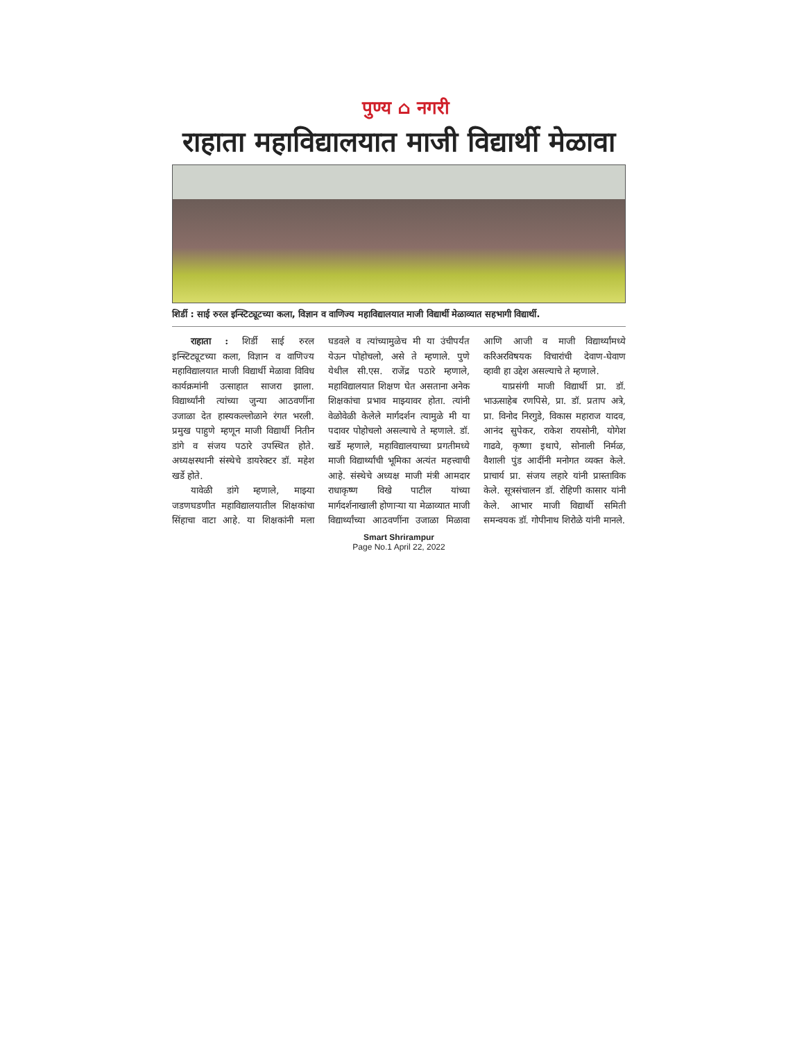पुण्य ⌂ नगरी
राहाता महाविद्यालयात माजी विद्यार्थी मेळावा
शिर्डी : साई रुरल इन्स्टिट्यूटच्या कला, विज्ञान व वाणिज्य महाविद्यालयात माजी विद्यार्थी मेळाव्यात सहभागी विद्यार्थी.
राहाता : शिर्डी साई रुरल इन्स्टिट्यूटच्या कला, विज्ञान व वाणिज्य महाविद्यालयात माजी विद्यार्थी मेळावा विविध कार्यक्रमांनी उत्साहात साजरा झाला. विद्यार्थ्यांनी त्यांच्या जुन्या आठवणींना उजाळा देत हास्यकल्लोळाने रंगत भरली. प्रमुख पाहुणे म्हणून माजी विद्यार्थी नितीन डांगे व संजय पठारे उपस्थित होते. अध्यक्षस्थानी संस्थेचे डायरेक्टर डॉ. महेश खर्डे होते.
यावेळी डांगे म्हणाले, माझ्या जडणघडणीत महाविद्यालयातील शिक्षकांचा सिंहाचा वाटा आहे. या शिक्षकांनी मला घडवले व त्यांच्यामुळेच मी या उंचीपर्यंत येऊन पोहोचलो, असे ते म्हणाले. पुणे येथील सी.एस. राजेंद्र पठारे म्हणाले, महाविद्यालयात शिक्षण घेत असताना अनेक शिक्षकांचा प्रभाव माझ्यावर होता. त्यांनी वेळोवेळी केलेले मार्गदर्शन त्यामुळे मी या पदावर पोहोचलो असल्याचे ते म्हणाले. डॉ. खर्डे म्हणाले, महाविद्यालयाच्या प्रगतीमध्ये माजी विद्यार्थ्यांची भूमिका अत्यंत महत्त्वाची आहे. संस्थेचे अध्यक्ष माजी मंत्री आमदार राधाकृष्ण विखे पाटील यांच्या मार्गदर्शनाखाली होणाऱ्या या मेळाव्यात माजी विद्यार्थ्यांच्या आठवणींना उजाळा मिळावा आणि आजी व माजी विद्यार्थ्यांमध्ये करिअरविषयक विचारांची देवाण-घेवाण व्हावी हा उद्देश असल्याचे ते म्हणाले.
याप्रसंगी माजी विद्यार्थी प्रा. डॉ. भाऊसाहेब रणपिसे, प्रा. डॉ. प्रताप अत्रे, प्रा. विनोद निरगुडे, विकास महाराज यादव, आनंद सुपेकर, राकेश रायसोनी, योगेश गाढवे, कृष्णा इथापे, सोनाली निर्मळ, वैशाली पुंड आदींनी मनोगत व्यक्त केले. प्राचार्य प्रा. संजय लहारे यांनी प्रास्ताविक केले. सूत्रसंचालन डॉ. रोहिणी कासार यांनी केले. आभार माजी विद्यार्थी समिती समन्वयक डॉ. गोपीनाथ शिरोळे यांनी मानले.
Smart Shrirampur
Page No.1 April 22, 2022